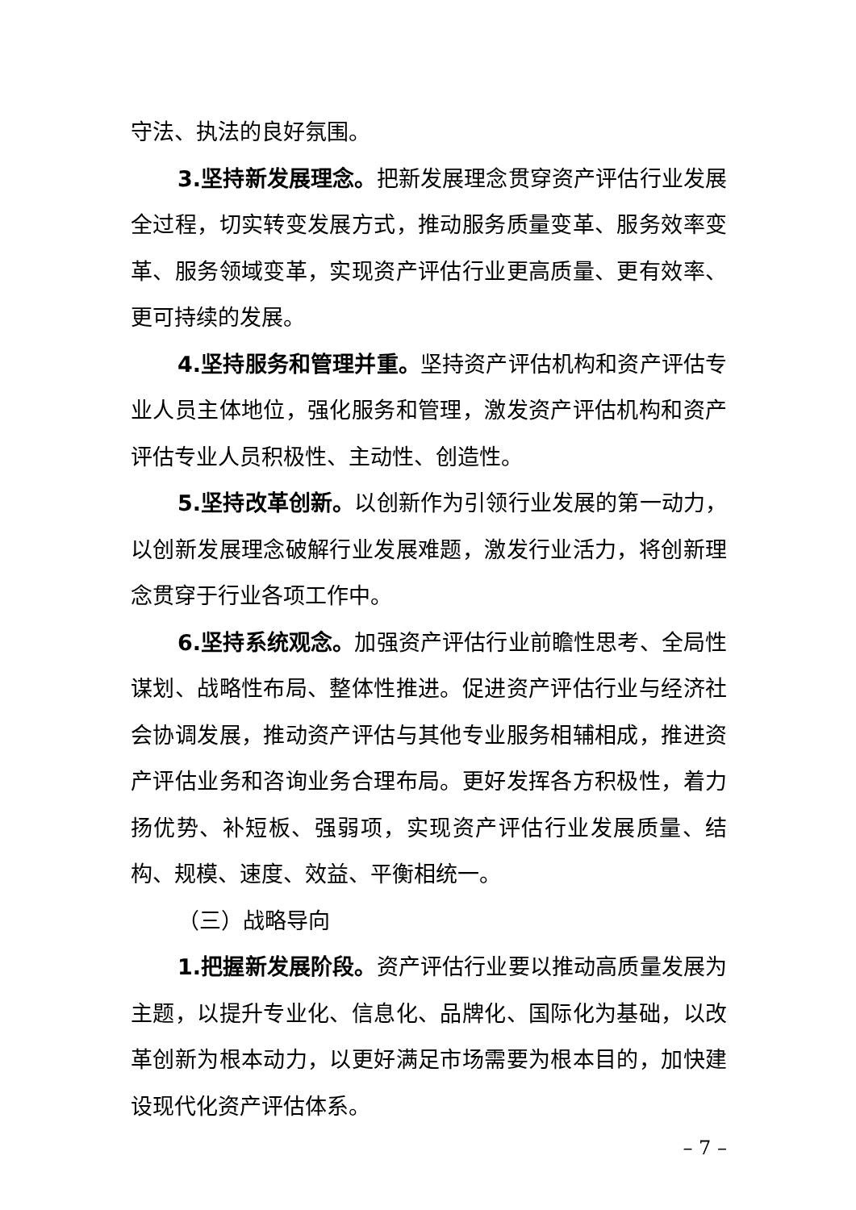守法、执法的良好氛围。
3.坚持新发展理念。把新发展理念贯穿资产评估行业发展全过程，切实转变发展方式，推动服务质量变革、服务效率变革、服务领域变革，实现资产评估行业更高质量、更有效率、更可持续的发展。
4.坚持服务和管理并重。坚持资产评估机构和资产评估专业人员主体地位，强化服务和管理，激发资产评估机构和资产评估专业人员积极性、主动性、创造性。
5.坚持改革创新。以创新作为引领行业发展的第一动力，以创新发展理念破解行业发展难题，激发行业活力，将创新理念贯穿于行业各项工作中。
6.坚持系统观念。加强资产评估行业前瞻性思考、全局性谋划、战略性布局、整体性推进。促进资产评估行业与经济社会协调发展，推动资产评估与其他专业服务相辅相成，推进资产评估业务和咨询业务合理布局。更好发挥各方积极性，着力扬优势、补短板、强弱项，实现资产评估行业发展质量、结构、规模、速度、效益、平衡相统一。
（三）战略导向
1.把握新发展阶段。资产评估行业要以推动高质量发展为主题，以提升专业化、信息化、品牌化、国际化为基础，以改革创新为根本动力，以更好满足市场需要为根本目的，加快建设现代化资产评估体系。
– 7 –